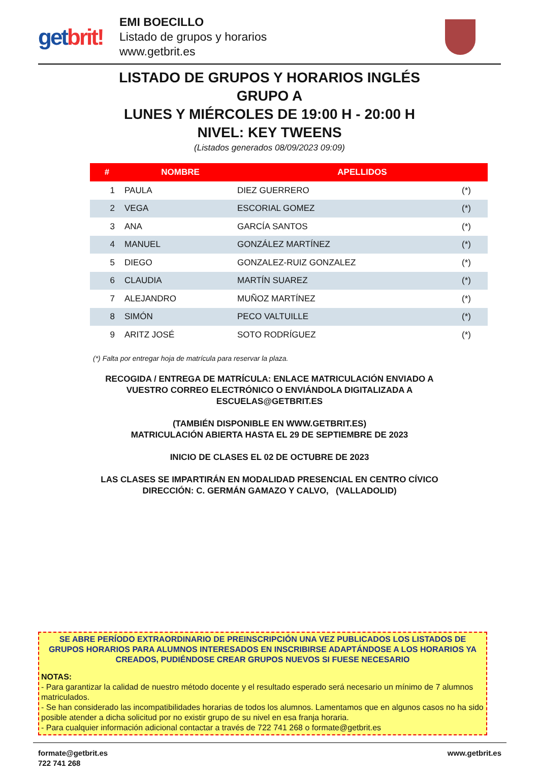getbrit!
EMI BOECILLO
Listado de grupos y horarios
www.getbrit.es
LISTADO DE GRUPOS Y HORARIOS INGLÉS
GRUPO A
LUNES Y MIÉRCOLES DE 19:00 H - 20:00 H
NIVEL: KEY TWEENS
(Listados generados 08/09/2023 09:09)
| # | NOMBRE | APELLIDOS | |
| --- | --- | --- | --- |
| 1 | PAULA | DIEZ GUERRERO | (*) |
| 2 | VEGA | ESCORIAL GOMEZ | (*) |
| 3 | ANA | GARCÍA SANTOS | (*) |
| 4 | MANUEL | GONZÁLEZ MARTÍNEZ | (*) |
| 5 | DIEGO | GONZALEZ-RUIZ GONZALEZ | (*) |
| 6 | CLAUDIA | MARTÍN SUAREZ | (*) |
| 7 | ALEJANDRO | MUÑOZ MARTÍNEZ | (*) |
| 8 | SIMÓN | PECO VALTUILLE | (*) |
| 9 | ARITZ JOSÉ | SOTO RODRÍGUEZ | (*) |
(*) Falta por entregar hoja de matrícula para reservar la plaza.
RECOGIDA / ENTREGA DE MATRÍCULA: ENLACE MATRICULACIÓN ENVIADO A
VUESTRO CORREO ELECTRÓNICO O ENVIÁNDOLA DIGITALIZADA A
ESCUELAS@GETBRIT.ES
(TAMBIÉN DISPONIBLE EN WWW.GETBRIT.ES)
MATRICULACIÓN ABIERTA HASTA EL 29 DE SEPTIEMBRE DE 2023
INICIO DE CLASES EL 02 DE OCTUBRE DE 2023
LAS CLASES SE IMPARTIRÁN EN MODALIDAD PRESENCIAL EN CENTRO CÍVICO
DIRECCIÓN: C. GERMÁN GAMAZO Y CALVO, (VALLADOLID)
SE ABRE PERÍODO EXTRAORDINARIO DE PREINSCRIPCIÓN UNA VEZ PUBLICADOS LOS LISTADOS DE GRUPOS HORARIOS PARA ALUMNOS INTERESADOS EN INSCRIBIRSE ADAPTÁNDOSE A LOS HORARIOS YA CREADOS, PUDIÉNDOSE CREAR GRUPOS NUEVOS SI FUESE NECESARIO
NOTAS:
- Para garantizar la calidad de nuestro método docente y el resultado esperado será necesario un mínimo de 7 alumnos matriculados.
- Se han considerado las incompatibilidades horarias de todos los alumnos. Lamentamos que en algunos casos no ha sido posible atender a dicha solicitud por no existir grupo de su nivel en esa franja horaria.
- Para cualquier información adicional contactar a través de 722 741 268 o formate@getbrit.es
formate@getbrit.es
722 741 268
www.getbrit.es